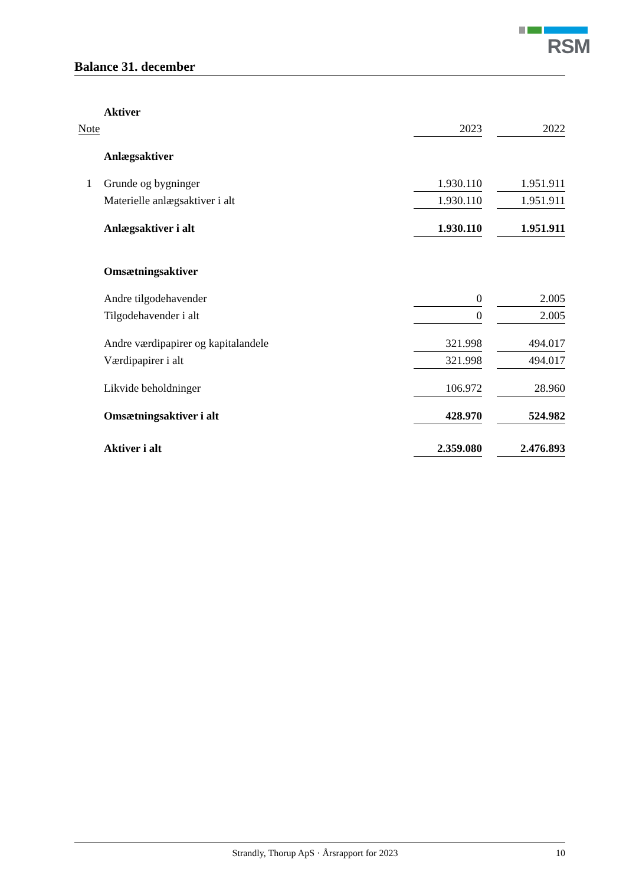RSM
Balance 31. december
| | Aktiver | | | |
| Note | | 2023 | | 2022 |
| | Anlægsaktiver | | | |
| 1 | Grunde og bygninger | 1.930.110 | | 1.951.911 |
| | Materielle anlægsaktiver i alt | 1.930.110 | | 1.951.911 |
| | Anlægsaktiver i alt | 1.930.110 | | 1.951.911 |
| | Omsætningsaktiver | | | |
| | Andre tilgodehavender | 0 | | 2.005 |
| | Tilgodehavender i alt | 0 | | 2.005 |
| | Andre værdipapirer og kapitalandele | 321.998 | | 494.017 |
| | Værdipapirer i alt | 321.998 | | 494.017 |
| | Likvide beholdninger | 106.972 | | 28.960 |
| | Omsætningsaktiver i alt | 428.970 | | 524.982 |
| | Aktiver i alt | 2.359.080 | | 2.476.893 |
Strandly, Thorup ApS · Årsrapport for 2023 10